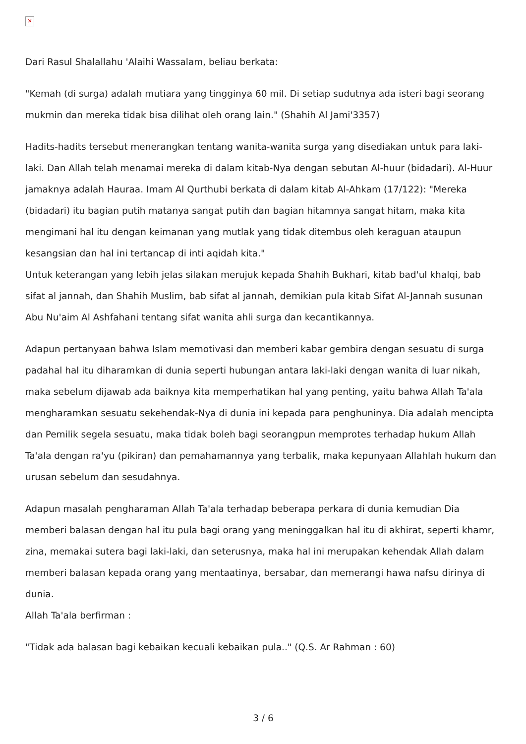✕
Dari Rasul Shalallahu 'Alaihi Wassalam, beliau berkata:
"Kemah (di surga) adalah mutiara yang tingginya 60 mil. Di setiap sudutnya ada isteri bagi seorang mukmin dan mereka tidak bisa dilihat oleh orang lain." (Shahih Al Jami'3357)
Hadits-hadits tersebut menerangkan tentang wanita-wanita surga yang disediakan untuk para laki-laki. Dan Allah telah menamai mereka di dalam kitab-Nya dengan sebutan Al-huur (bidadari). Al-Huur jamaknya adalah Hauraa. Imam Al Qurthubi berkata di dalam kitab Al-Ahkam (17/122): "Mereka (bidadari) itu bagian putih matanya sangat putih dan bagian hitamnya sangat hitam, maka kita mengimani hal itu dengan keimanan yang mutlak yang tidak ditembus oleh keraguan ataupun kesangsian dan hal ini tertancap di inti aqidah kita."
Untuk keterangan yang lebih jelas silakan merujuk kepada Shahih Bukhari, kitab bad'ul khalqi, bab sifat al jannah, dan Shahih Muslim, bab sifat al jannah, demikian pula kitab Sifat Al-Jannah susunan Abu Nu'aim Al Ashfahani tentang sifat wanita ahli surga dan kecantikannya.
Adapun pertanyaan bahwa Islam memotivasi dan memberi kabar gembira dengan sesuatu di surga padahal hal itu diharamkan di dunia seperti hubungan antara laki-laki dengan wanita di luar nikah, maka sebelum dijawab ada baiknya kita memperhatikan hal yang penting, yaitu bahwa Allah Ta'ala mengharamkan sesuatu sekehendak-Nya di dunia ini kepada para penghuninya. Dia adalah mencipta dan Pemilik segela sesuatu, maka tidak boleh bagi seorangpun memprotes terhadap hukum Allah Ta'ala dengan ra'yu (pikiran) dan pemahamannya yang terbalik, maka kepunyaan Allahlah hukum dan urusan sebelum dan sesudahnya.
Adapun masalah pengharaman Allah Ta'ala terhadap beberapa perkara di dunia kemudian Dia memberi balasan dengan hal itu pula bagi orang yang meninggalkan hal itu di akhirat, seperti khamr, zina, memakai sutera bagi laki-laki, dan seterusnya, maka hal ini merupakan kehendak Allah dalam memberi balasan kepada orang yang mentaatinya, bersabar, dan memerangi hawa nafsu dirinya di dunia.
Allah Ta'ala berfirman :
"Tidak ada balasan bagi kebaikan kecuali kebaikan pula.." (Q.S. Ar Rahman : 60)
3 / 6